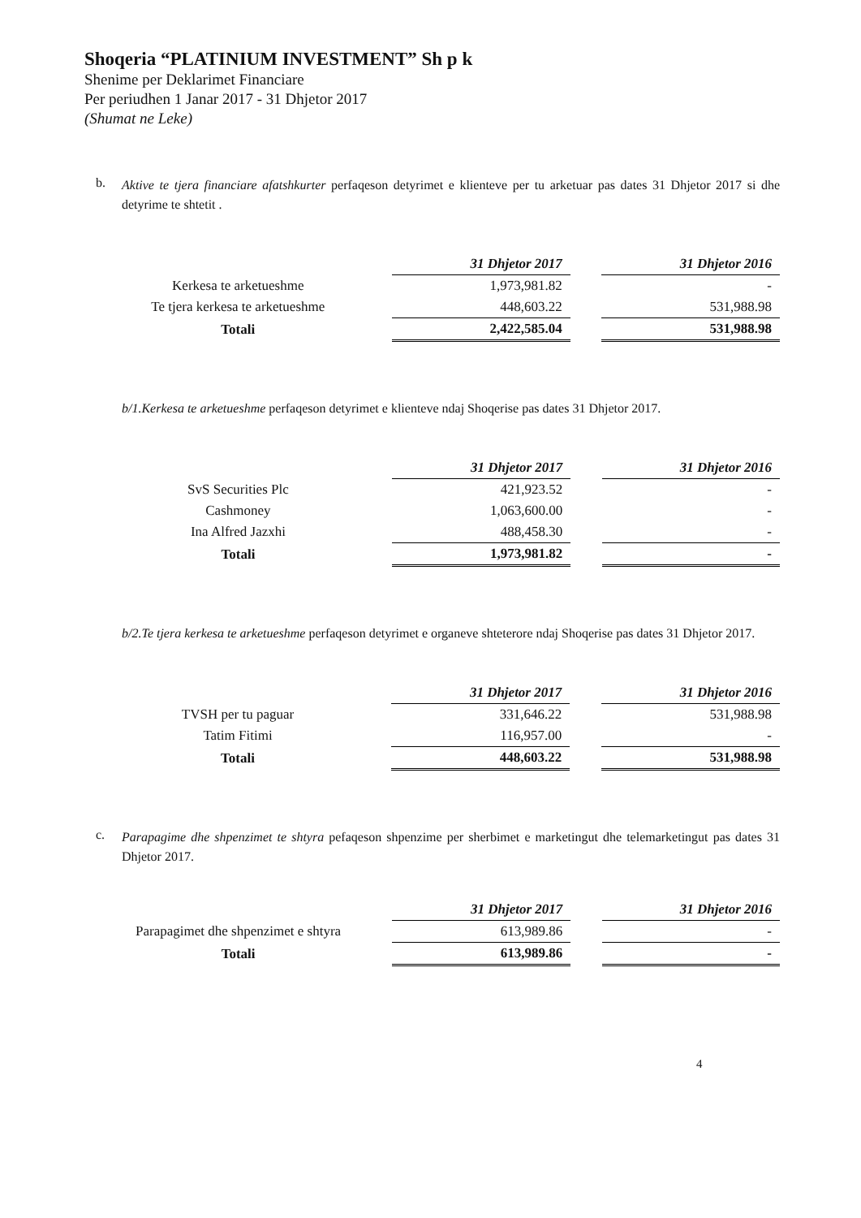Shoqeria “PLATINIUM INVESTMENT” Sh p k
Shenime per Deklarimet Financiare
Per periudhen 1 Janar 2017 - 31 Dhjetor 2017
(Shumat ne Leke)
b.
Aktive te tjera financiare afatshkurter perfaqeson detyrimet e klienteve per tu arketuar pas dates 31 Dhjetor 2017 si dhe detyrime te shtetit .
| | 31 Dhjetor 2017 | | 31 Dhjetor 2016 |
| Kerkesa te arketueshme | 1,973,981.82 | | - |
| Te tjera kerkesa te arketueshme | 448,603.22 | | 531,988.98 |
| Totali | 2,422,585.04 | | 531,988.98 |
b/1.Kerkesa te arketueshme perfaqeson detyrimet e klienteve ndaj Shoqerise pas dates 31 Dhjetor 2017.
| | 31 Dhjetor 2017 | | 31 Dhjetor 2016 |
| SvS Securities Plc | 421,923.52 | | - |
| Cashmoney | 1,063,600.00 | | - |
| Ina Alfred Jazxhi | 488,458.30 | | - |
| Totali | 1,973,981.82 | | - |
b/2.Te tjera kerkesa te arketueshme perfaqeson detyrimet e organeve shteterore ndaj Shoqerise pas dates 31 Dhjetor 2017.
| | 31 Dhjetor 2017 | | 31 Dhjetor 2016 |
| TVSH per tu paguar | 331,646.22 | | 531,988.98 |
| Tatim Fitimi | 116,957.00 | | - |
| Totali | 448,603.22 | | 531,988.98 |
c.
Parapagime dhe shpenzimet te shtyra pefaqeson shpenzime per sherbimet e marketingut dhe telemarketingut pas dates 31 Dhjetor 2017.
| | 31 Dhjetor 2017 | | 31 Dhjetor 2016 |
| Parapagimet dhe shpenzimet e shtyra | 613,989.86 | | - |
| Totali | 613,989.86 | | - |
4